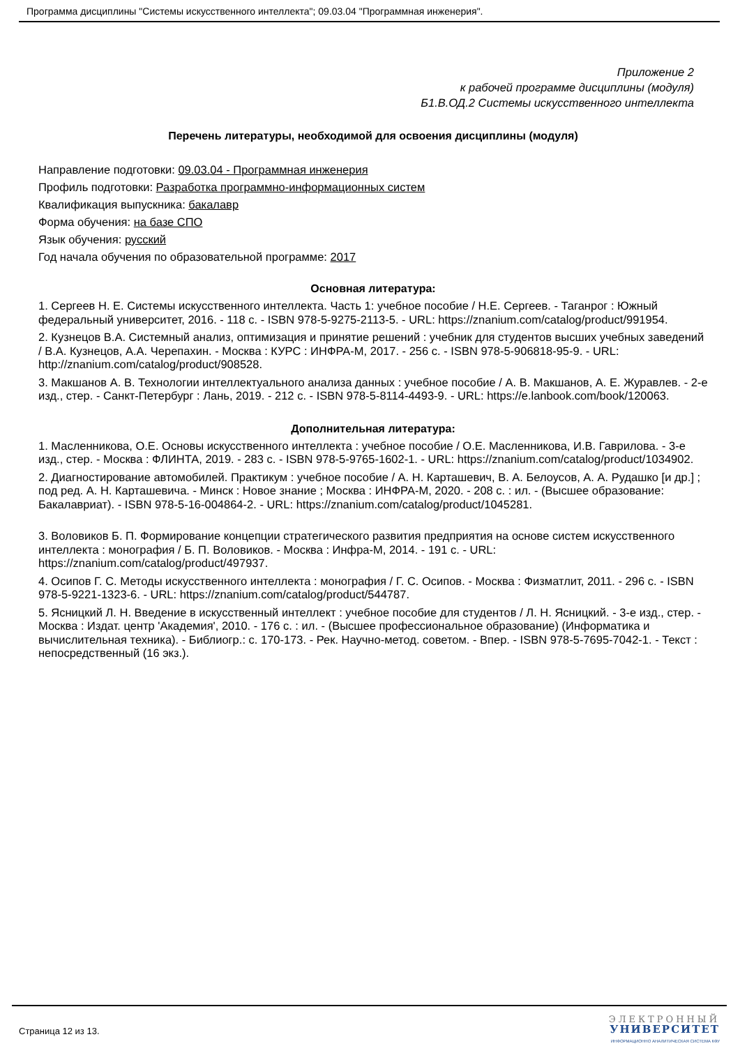Программа дисциплины "Системы искусственного интеллекта"; 09.03.04 "Программная инженерия".
Приложение 2
к рабочей программе дисциплины (модуля)
Б1.В.ОД.2 Системы искусственного интеллекта
Перечень литературы, необходимой для освоения дисциплины (модуля)
Направление подготовки: 09.03.04 - Программная инженерия
Профиль подготовки: Разработка программно-информационных систем
Квалификация выпускника: бакалавр
Форма обучения: на базе СПО
Язык обучения: русский
Год начала обучения по образовательной программе: 2017
Основная литература:
1. Сергеев Н. Е. Системы искусственного интеллекта. Часть 1: учебное пособие / Н.Е. Сергеев. - Таганрог : Южный федеральный университет, 2016. - 118 с. - ISBN 978-5-9275-2113-5. - URL: https://znanium.com/catalog/product/991954.
2. Кузнецов В.А. Системный анализ, оптимизация и принятие решений : учебник для студентов высших учебных заведений / В.А. Кузнецов, А.А. Черепахин. - Москва : КУРС : ИНФРА-М, 2017. - 256 с. - ISBN 978-5-906818-95-9. - URL: http://znanium.com/catalog/product/908528.
3. Макшанов А. В. Технологии интеллектуального анализа данных : учебное пособие / А. В. Макшанов, А. Е. Журавлев. - 2-е изд., стер. - Санкт-Петербург : Лань, 2019. - 212 с. - ISBN 978-5-8114-4493-9. - URL: https://e.lanbook.com/book/120063.
Дополнительная литература:
1. Масленникова, О.Е. Основы искусственного интеллекта : учебное пособие / О.Е. Масленникова, И.В. Гаврилова. - 3-е изд., стер. - Москва : ФЛИНТА, 2019. - 283 с. - ISBN 978-5-9765-1602-1. - URL: https://znanium.com/catalog/product/1034902.
2. Диагностирование автомобилей. Практикум : учебное пособие / А. Н. Карташевич, В. А. Белоусов, А. А. Рудашко [и др.] ; под ред. А. Н. Карташевича. - Минск : Новое знание ; Москва : ИНФРА-М, 2020. - 208 с. : ил. - (Высшее образование: Бакалавриат). - ISBN 978-5-16-004864-2. - URL: https://znanium.com/catalog/product/1045281.
3. Воловиков Б. П. Формирование концепции стратегического развития предприятия на основе систем искусственного интеллекта : монография / Б. П. Воловиков. - Москва : Инфра-М, 2014. - 191 с. - URL: https://znanium.com/catalog/product/497937.
4. Осипов Г. С. Методы искусственного интеллекта : монография / Г. С. Осипов. - Москва : Физматлит, 2011. - 296 с. - ISBN 978-5-9221-1323-6. - URL: https://znanium.com/catalog/product/544787.
5. Ясницкий Л. Н. Введение в искусственный интеллект : учебное пособие для студентов / Л. Н. Ясницкий. - 3-е изд., стер. - Москва : Издат. центр 'Академия', 2010. - 176 с. : ил. - (Высшее профессиональное образование) (Информатика и вычислительная техника). - Библиогр.: с. 170-173. - Рек. Научно-метод. советом. - Впер. - ISBN 978-5-7695-7042-1. - Текст : непосредственный (16 экз.).
Страница 12 из 13.
ЭЛЕКТРОННЫЙ
УНИВЕРСИТЕТ
ИНФОРМАЦИОННО АНАЛИТИЧЕСКАЯ СИСТЕМА КФУ